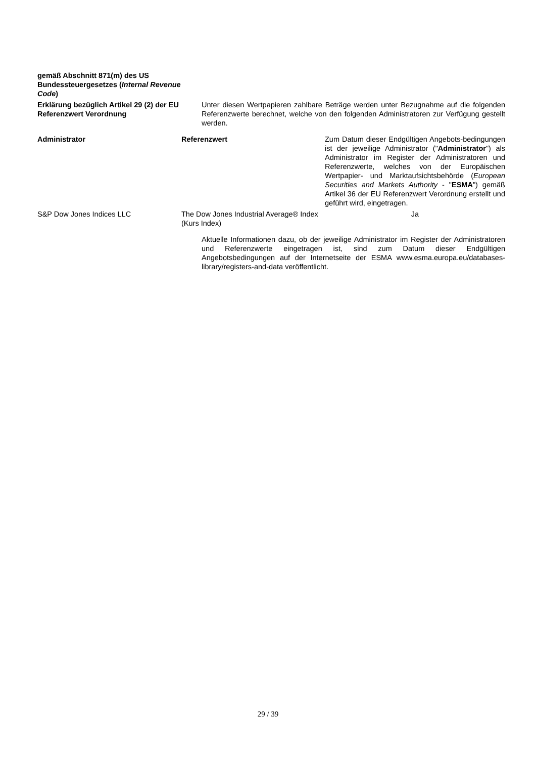gemäß Abschnitt 871(m) des US Bundessteuergesetzes (Internal Revenue Code)
Erklärung bezüglich Artikel 29 (2) der EU Referenzwert Verordnung
Unter diesen Wertpapieren zahlbare Beträge werden unter Bezugnahme auf die folgenden Referenzwerte berechnet, welche von den folgenden Administratoren zur Verfügung gestellt werden.
| Administrator | Referenzwert | Zum Datum dieser Endgültigen Angebots-bedingungen ist der jeweilige Administrator (" Administrator ") als Administrator im Register der Administratoren und Referenzwerte, welches von der Europäischen Wertpapier- und Marktaufsichtsbehörde ( European Securities and Markets Authority - " ESMA ") gemäß Artikel 36 der EU Referenzwert Verordnung erstellt und geführt wird, eingetragen. |
| S&P Dow Jones Indices LLC | The Dow Jones Industrial Average® Index (Kurs Index) | Ja |
Aktuelle Informationen dazu, ob der jeweilige Administrator im Register der Administratoren und Referenzwerte eingetragen ist, sind zum Datum dieser Endgültigen Angebotsbedingungen auf der Internetseite der ESMA www.esma.europa.eu/databases-library/registers-and-data veröffentlicht.
29 / 39